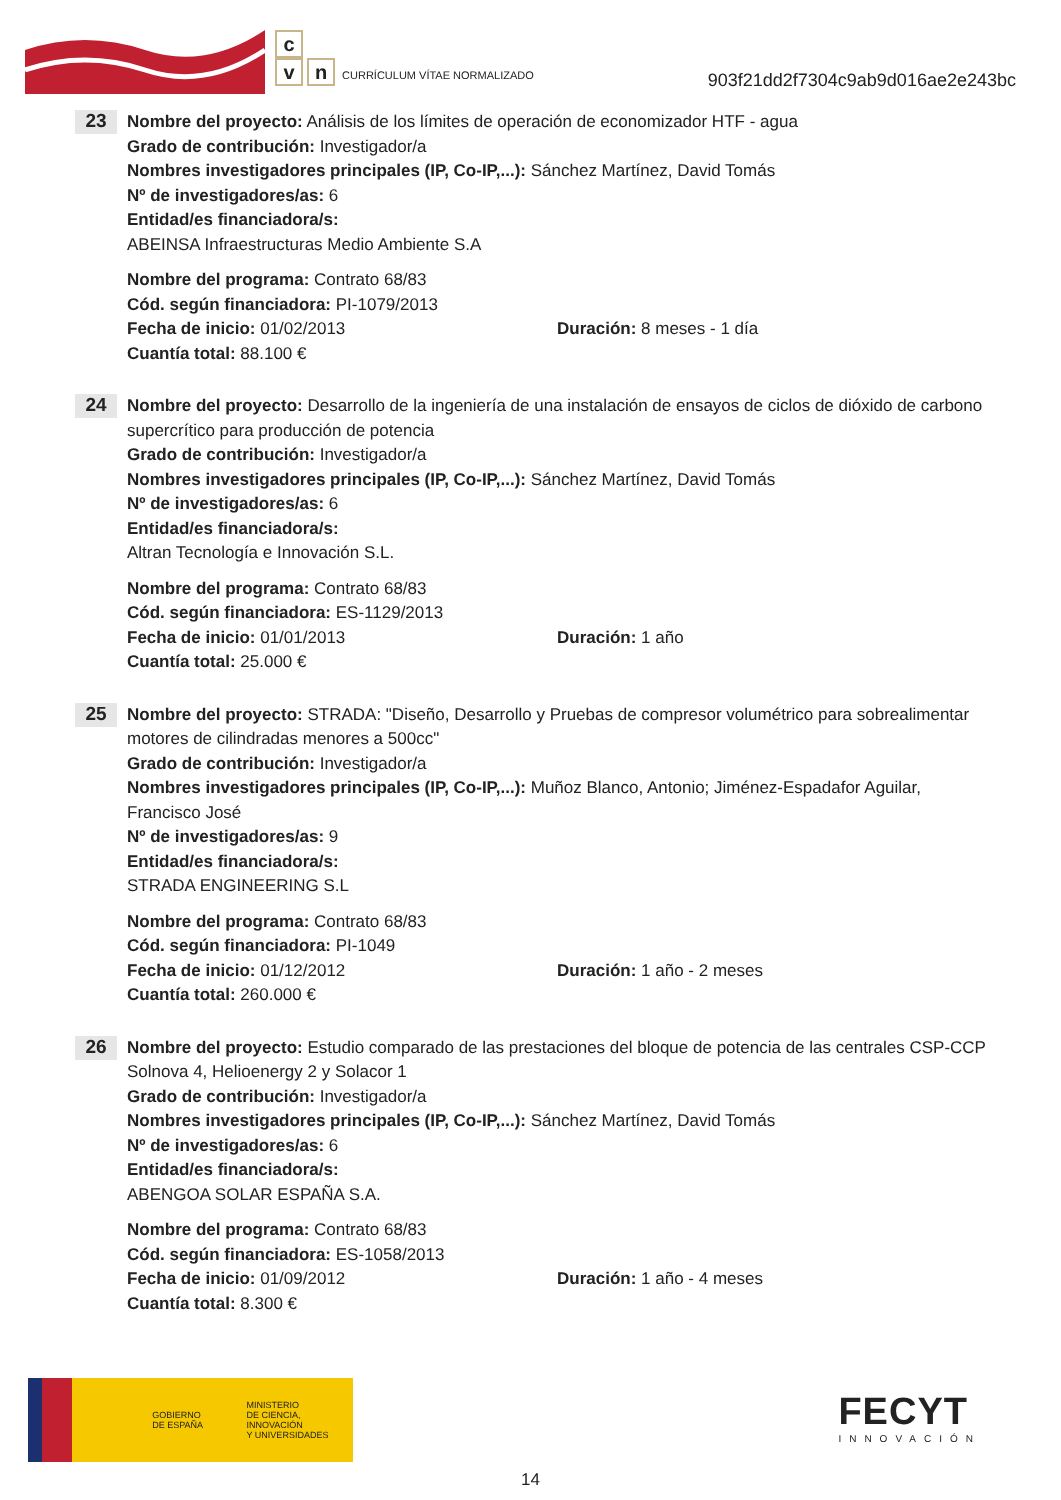c
vn CURRÍCULUM VÍTAE NORMALIZADO
903f21dd2f7304c9ab9d016ae2e243bc
23
Nombre del proyecto: Análisis de los límites de operación de economizador HTF - agua
Grado de contribución: Investigador/a
Nombres investigadores principales (IP, Co-IP,...): Sánchez Martínez, David Tomás
Nº de investigadores/as: 6
Entidad/es financiadora/s:
ABEINSA Infraestructuras Medio Ambiente S.A
Nombre del programa: Contrato 68/83
Cód. según financiadora: PI-1079/2013
Fecha de inicio: 01/02/2013 Duración: 8 meses - 1 día
Cuantía total: 88.100 €
24
Nombre del proyecto: Desarrollo de la ingeniería de una instalación de ensayos de ciclos de dióxido de carbono supercrítico para producción de potencia
Grado de contribución: Investigador/a
Nombres investigadores principales (IP, Co-IP,...): Sánchez Martínez, David Tomás
Nº de investigadores/as: 6
Entidad/es financiadora/s:
Altran Tecnología e Innovación S.L.
Nombre del programa: Contrato 68/83
Cód. según financiadora: ES-1129/2013
Fecha de inicio: 01/01/2013 Duración: 1 año
Cuantía total: 25.000 €
25
Nombre del proyecto: STRADA: "Diseño, Desarrollo y Pruebas de compresor volumétrico para sobrealimentar motores de cilindradas menores a 500cc"
Grado de contribución: Investigador/a
Nombres investigadores principales (IP, Co-IP,...): Muñoz Blanco, Antonio; Jiménez-Espadafor Aguilar, Francisco José
Nº de investigadores/as: 9
Entidad/es financiadora/s:
STRADA ENGINEERING S.L
Nombre del programa: Contrato 68/83
Cód. según financiadora: PI-1049
Fecha de inicio: 01/12/2012 Duración: 1 año - 2 meses
Cuantía total: 260.000 €
26
Nombre del proyecto: Estudio comparado de las prestaciones del bloque de potencia de las centrales CSP-CCP Solnova 4, Helioenergy 2 y Solacor 1
Grado de contribución: Investigador/a
Nombres investigadores principales (IP, Co-IP,...): Sánchez Martínez, David Tomás
Nº de investigadores/as: 6
Entidad/es financiadora/s:
ABENGOA SOLAR ESPAÑA S.A.
Nombre del programa: Contrato 68/83
Cód. según financiadora: ES-1058/2013
Fecha de inicio: 01/09/2012 Duración: 1 año - 4 meses
Cuantía total: 8.300 €
GOBIERNO
DE ESPAÑA
MINISTERIO
DE CIENCIA, INNOVACIÓN
Y UNIVERSIDADES
FECYT
INNOVACIÓN
14